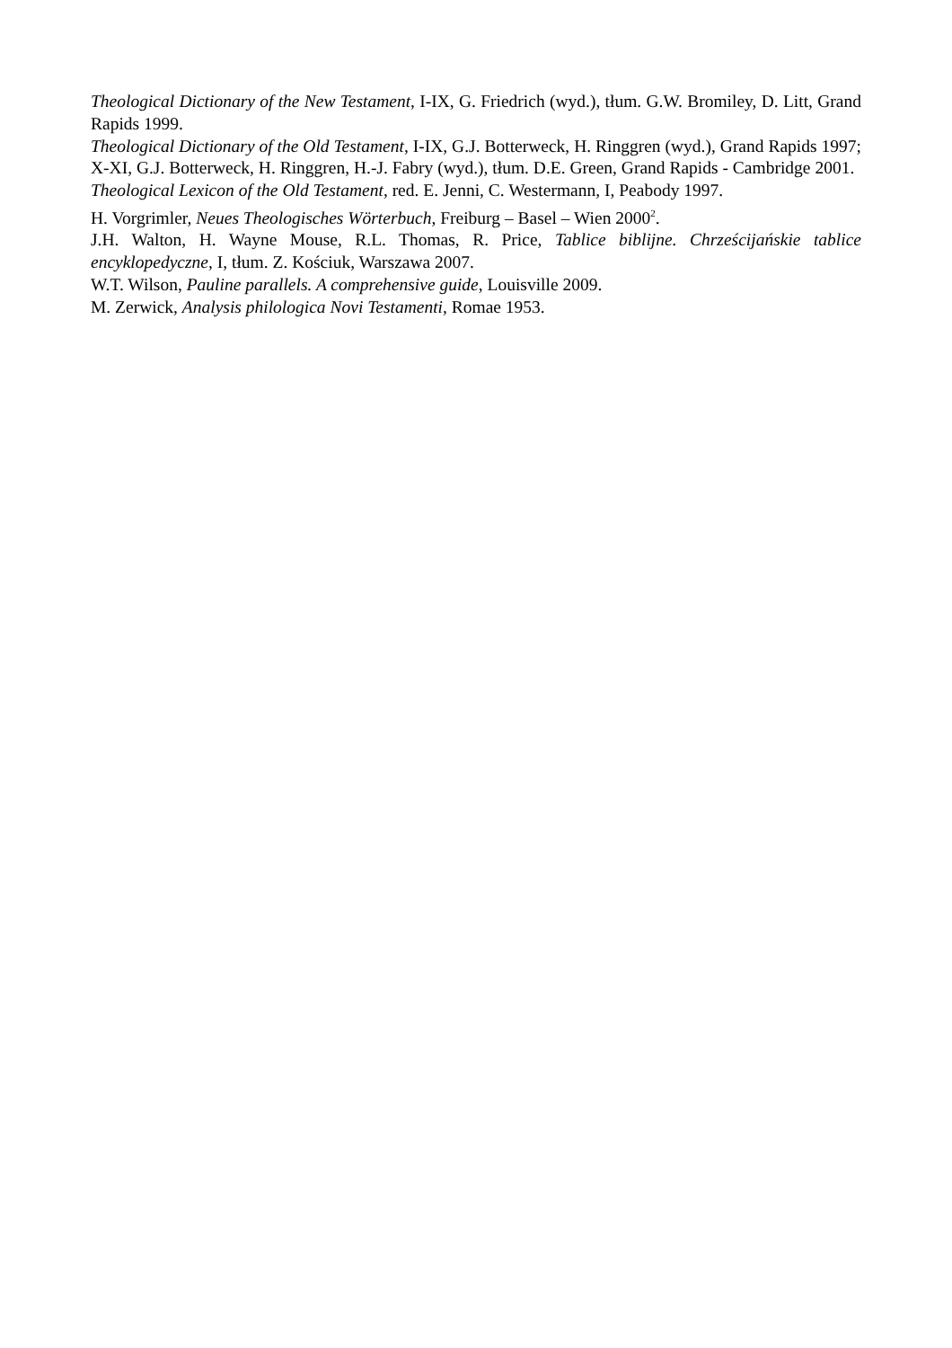Theological Dictionary of the New Testament, I-IX, G. Friedrich (wyd.), tłum. G.W. Bromiley, D. Litt, Grand Rapids 1999.
Theological Dictionary of the Old Testament, I-IX, G.J. Botterweck, H. Ringgren (wyd.), Grand Rapids 1997; X-XI, G.J. Botterweck, H. Ringgren, H.-J. Fabry (wyd.), tłum. D.E. Green, Grand Rapids - Cambridge 2001.
Theological Lexicon of the Old Testament, red. E. Jenni, C. Westermann, I, Peabody 1997.
H. Vorgrimler, Neues Theologisches Wörterbuch, Freiburg – Basel – Wien 2000<sup>2</sup>.
J.H. Walton, H. Wayne Mouse, R.L. Thomas, R. Price, Tablice biblijne. Chrześcijańskie tablice encyklopedyczne, I, tłum. Z. Kościuk, Warszawa 2007.
W.T. Wilson, Pauline parallels. A comprehensive guide, Louisville 2009.
M. Zerwick, Analysis philologica Novi Testamenti, Romae 1953.